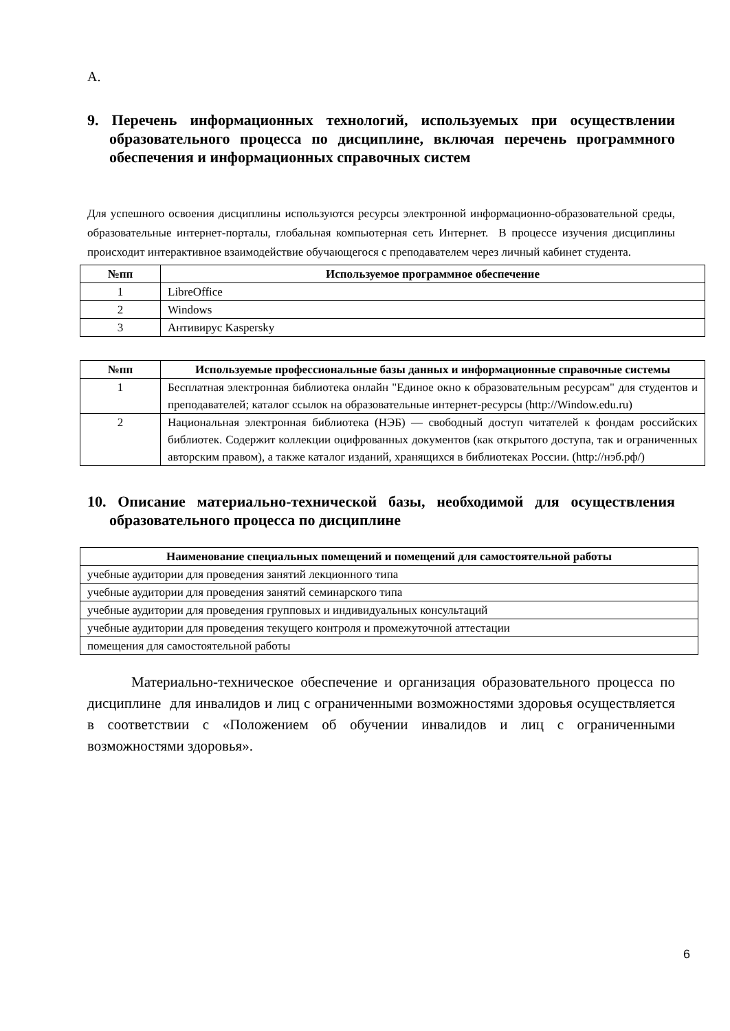А.
9. Перечень информационных технологий, используемых при осуществлении образовательного процесса по дисциплине, включая перечень программного обеспечения и информационных справочных систем
Для успешного освоения дисциплины используются ресурсы электронной информационно-образовательной среды, образовательные интернет-порталы, глобальная компьютерная сеть Интернет. В процессе изучения дисциплины происходит интерактивное взаимодействие обучающегося с преподавателем через личный кабинет студента.
| №пп | Используемое программное обеспечение |
| --- | --- |
| 1 | LibreOffice |
| 2 | Windows |
| 3 | Антивирус Kaspersky |
| №пп | Используемые профессиональные базы данных и информационные справочные системы |
| --- | --- |
| 1 | Бесплатная электронная библиотека онлайн "Единое окно к образовательным ресурсам" для студентов и преподавателей; каталог ссылок на образовательные интернет-ресурсы (http://Window.edu.ru) |
| 2 | Национальная электронная библиотека (НЭБ) — свободный доступ читателей к фондам российских библиотек. Содержит коллекции оцифрованных документов (как открытого доступа, так и ограниченных авторским правом), а также каталог изданий, хранящихся в библиотеках России. (http://нэб.рф/) |
10. Описание материально-технической базы, необходимой для осуществления образовательного процесса по дисциплине
| Наименование специальных помещений и помещений для самостоятельной работы |
| --- |
| учебные аудитории для проведения занятий лекционного типа |
| учебные аудитории для проведения занятий семинарского типа |
| учебные аудитории для проведения групповых и индивидуальных консультаций |
| учебные аудитории для проведения текущего контроля и промежуточной аттестации |
| помещения для самостоятельной работы |
Материально-техническое обеспечение и организация образовательного процесса по дисциплине для инвалидов и лиц с ограниченными возможностями здоровья осуществляется в соответствии с «Положением об обучении инвалидов и лиц с ограниченными возможностями здоровья».
6